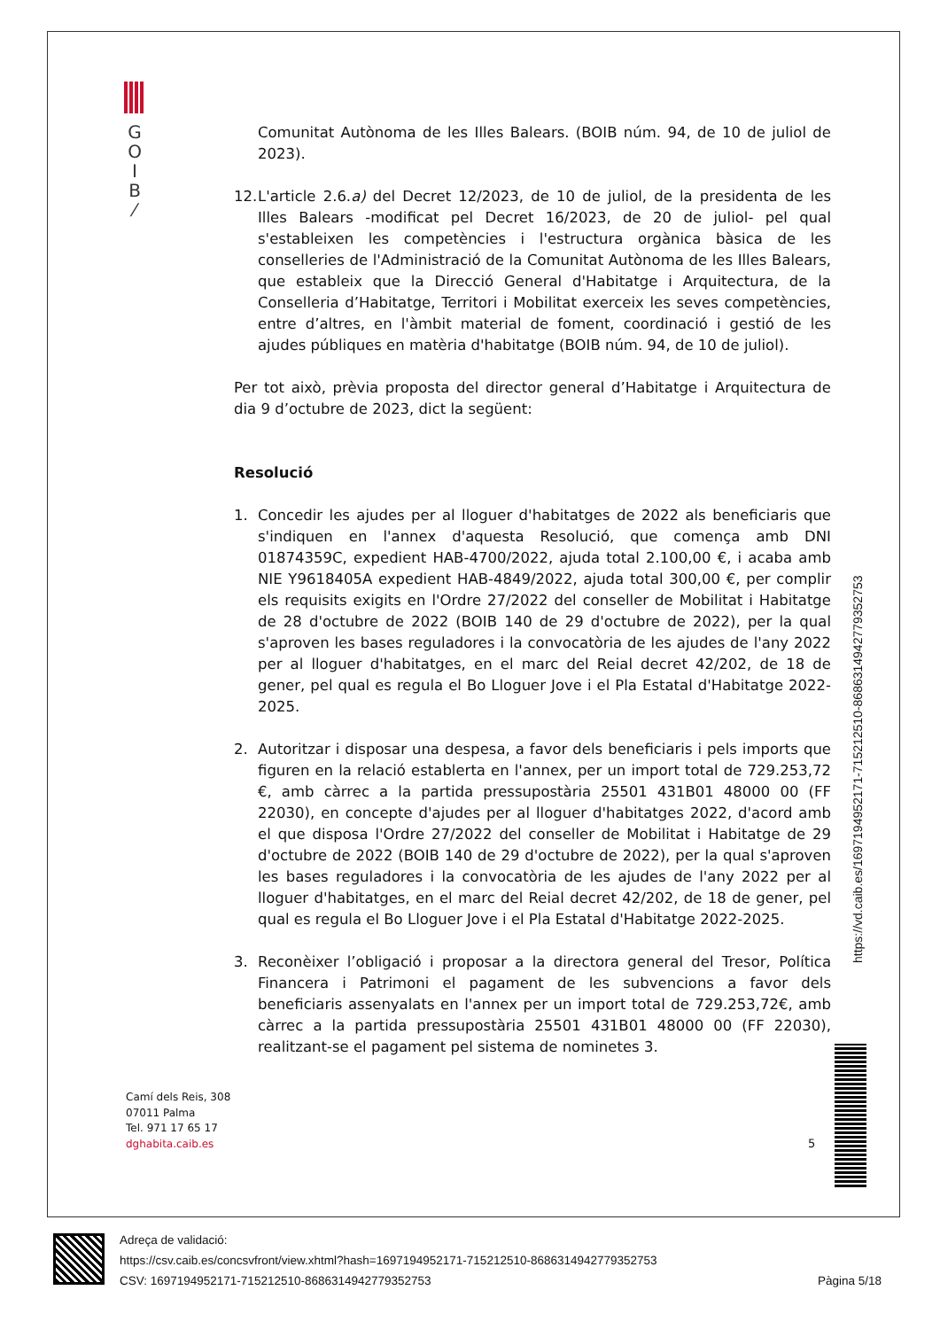G
O
I
B
⁄
Comunitat Autònoma de les Illes Balears. (BOIB núm. 94, de 10 de juliol de 2023).
12. L'article 2.6.a) del Decret 12/2023, de 10 de juliol, de la presidenta de les Illes Balears -modificat pel Decret 16/2023, de 20 de juliol- pel qual s'estableixen les competències i l'estructura orgànica bàsica de les conselleries de l'Administració de la Comunitat Autònoma de les Illes Balears, que estableix que la Direcció General d'Habitatge i Arquitectura, de la Conselleria d’Habitatge, Territori i Mobilitat exerceix les seves competències, entre d’altres, en l'àmbit material de foment, coordinació i gestió de les ajudes públiques en matèria d'habitatge (BOIB núm. 94, de 10 de juliol).
Per tot això, prèvia proposta del director general d’Habitatge i Arquitectura de dia 9 d’octubre de 2023, dict la següent:
Resolució
1. Concedir les ajudes per al lloguer d'habitatges de 2022 als beneficiaris que s'indiquen en l'annex d'aquesta Resolució, que comença amb DNI 01874359C, expedient HAB-4700/2022, ajuda total 2.100,00 €, i acaba amb NIE Y9618405A expedient HAB-4849/2022, ajuda total 300,00 €, per complir els requisits exigits en l'Ordre 27/2022 del conseller de Mobilitat i Habitatge de 28 d'octubre de 2022 (BOIB 140 de 29 d'octubre de 2022), per la qual s'aproven les bases reguladores i la convocatòria de les ajudes de l'any 2022 per al lloguer d'habitatges, en el marc del Reial decret 42/202, de 18 de gener, pel qual es regula el Bo Lloguer Jove i el Pla Estatal d'Habitatge 2022-2025.
2. Autoritzar i disposar una despesa, a favor dels beneficiaris i pels imports que figuren en la relació establerta en l'annex, per un import total de 729.253,72 €, amb càrrec a la partida pressupostària 25501 431B01 48000 00 (FF 22030), en concepte d'ajudes per al lloguer d'habitatges 2022, d'acord amb el que disposa l'Ordre 27/2022 del conseller de Mobilitat i Habitatge de 29 d'octubre de 2022 (BOIB 140 de 29 d'octubre de 2022), per la qual s'aproven les bases reguladores i la convocatòria de les ajudes de l'any 2022 per al lloguer d'habitatges, en el marc del Reial decret 42/202, de 18 de gener, pel qual es regula el Bo Lloguer Jove i el Pla Estatal d'Habitatge 2022-2025.
3. Reconèixer l’obligació i proposar a la directora general del Tresor, Política Financera i Patrimoni el pagament de les subvencions a favor dels beneficiaris assenyalats en l'annex per un import total de 729.253,72€, amb càrrec a la partida pressupostària 25501 431B01 48000 00 (FF 22030), realitzant-se el pagament pel sistema de nominetes 3.
https://vd.caib.es/1697194952171-715212510-8686314942779352753
Camí dels Reis, 308
07011 Palma
Tel. 971 17 65 17
dghabita.caib.es
5
Adreça de validació:
https://csv.caib.es/concsvfront/view.xhtml?hash=1697194952171-715212510-8686314942779352753
CSV: 1697194952171-715212510-8686314942779352753 Pàgina 5/18